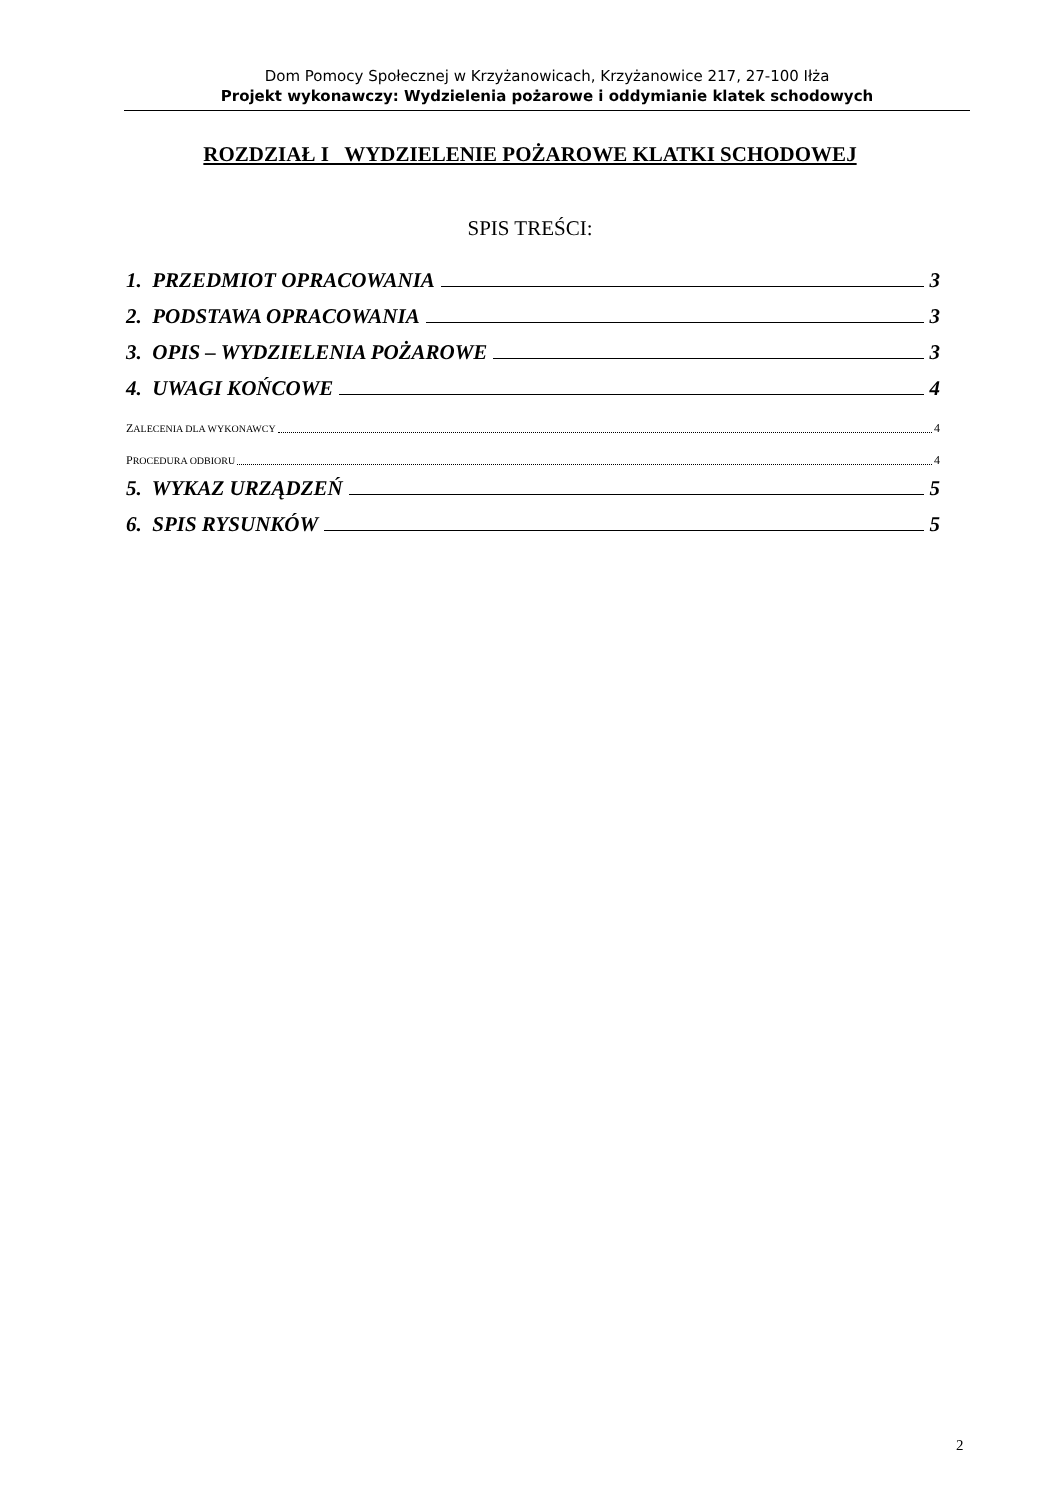Dom Pomocy Społecznej w Krzyżanowicach, Krzyżanowice 217, 27-100 Iłża
Projekt wykonawczy: Wydzielenia pożarowe i oddymianie klatek schodowych
ROZDZIAŁ I WYDZIELENIE POŻAROWE KLATKI SCHODOWEJ
SPIS TREŚCI:
1. PRZEDMIOT OPRACOWANIA 3
2. PODSTAWA OPRACOWANIA 3
3. OPIS – WYDZIELENIA POŻAROWE 3
4. UWAGI KOŃCOWE 4
ZALECENIA DLA WYKONAWCY 4
PROCEDURA ODBIORU 4
5. WYKAZ URZĄDZEŃ 5
6. SPIS RYSUNKÓW 5
2